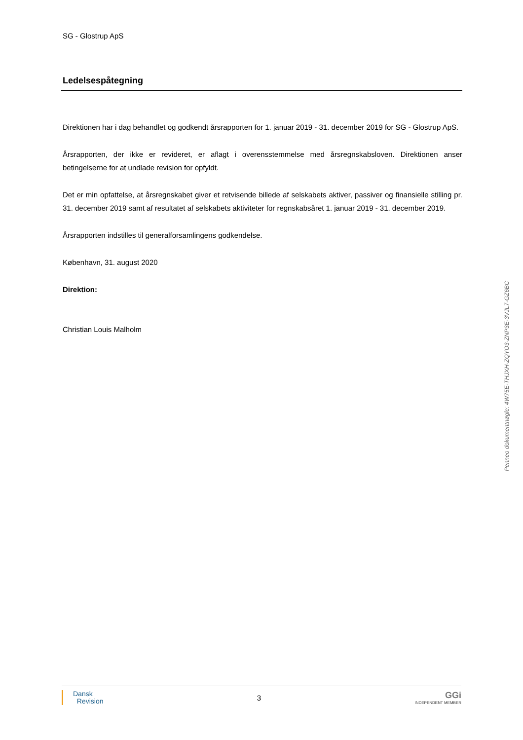SG - Glostrup ApS
Ledelsespåtegning
Direktionen har i dag behandlet og godkendt årsrapporten for 1. januar 2019 - 31. december 2019 for SG - Glostrup ApS.
Årsrapporten, der ikke er revideret, er aflagt i overensstemmelse med årsregnskabsloven. Direktionen anser betingelserne for at undlade revision for opfyldt.
Det er min opfattelse, at årsregnskabet giver et retvisende billede af selskabets aktiver, passiver og finansielle stilling pr. 31. december 2019 samt af resultatet af selskabets aktiviteter for regnskabsåret 1. januar 2019 - 31. december 2019.
Årsrapporten indstilles til generalforsamlingens godkendelse.
København, 31. august 2020
Direktion:
Christian Louis Malholm
Penneo dokumentnøgle: 4W75E-THJXH-ZQYO3-ZNP3E-3VJL7-GZ6BC
Dansk
Revision
3
GGi
INDEPENDENT MEMBER